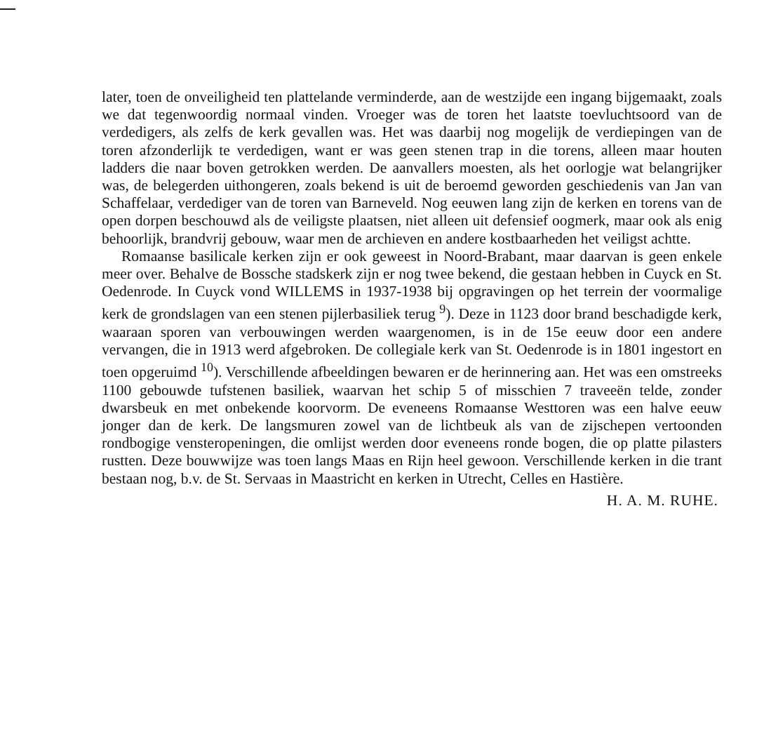later, toen de onveiligheid ten plattelande verminderde, aan de westzijde een ingang bijgemaakt, zoals we dat tegenwoordig normaal vinden. Vroeger was de toren het laatste toevluchtsoord van de verdedigers, als zelfs de kerk gevallen was. Het was daarbij nog mogelijk de verdiepingen van de toren afzonderlijk te verdedigen, want er was geen stenen trap in die torens, alleen maar houten ladders die naar boven getrokken werden. De aanvallers moesten, als het oorlogje wat belangrijker was, de belegerden uithongeren, zoals bekend is uit de beroemd geworden geschiedenis van Jan van Schaffelaar, verdediger van de toren van Barneveld. Nog eeuwen lang zijn de kerken en torens van de open dorpen beschouwd als de veiligste plaatsen, niet alleen uit defensief oogmerk, maar ook als enig behoorlijk, brandvrij gebouw, waar men de archieven en andere kostbaarheden het veiligst achtte.
Romaanse basilicale kerken zijn er ook geweest in Noord-Brabant, maar daarvan is geen enkele meer over. Behalve de Bossche stadskerk zijn er nog twee bekend, die gestaan hebben in Cuyck en St. Oedenrode. In Cuyck vond WILLEMS in 1937-1938 bij opgravingen op het terrein der voormalige kerk de grondslagen van een stenen pijlerbasiliek terug <sup>9</sup>). Deze in 1123 door brand beschadigde kerk, waaraan sporen van verbouwingen werden waargenomen, is in de 15e eeuw door een andere vervangen, die in 1913 werd afgebroken. De collegiale kerk van St. Oedenrode is in 1801 ingestort en toen opgeruimd <sup>10</sup>). Verschillende afbeeldingen bewaren er de herinnering aan. Het was een omstreeks 1100 gebouwde tufstenen basiliek, waarvan het schip 5 of misschien 7 traveeën telde, zonder dwarsbeuk en met onbekende koorvorm. De eveneens Romaanse Westtoren was een halve eeuw jonger dan de kerk. De langsmuren zowel van de lichtbeuk als van de zijschepen vertoonden rondbogige vensteropeningen, die omlijst werden door eveneens ronde bogen, die op platte pilasters rustten. Deze bouwwijze was toen langs Maas en Rijn heel gewoon. Verschillende kerken in die trant bestaan nog, b.v. de St. Servaas in Maastricht en kerken in Utrecht, Celles en Hastière.
H. A. M. RUHE.